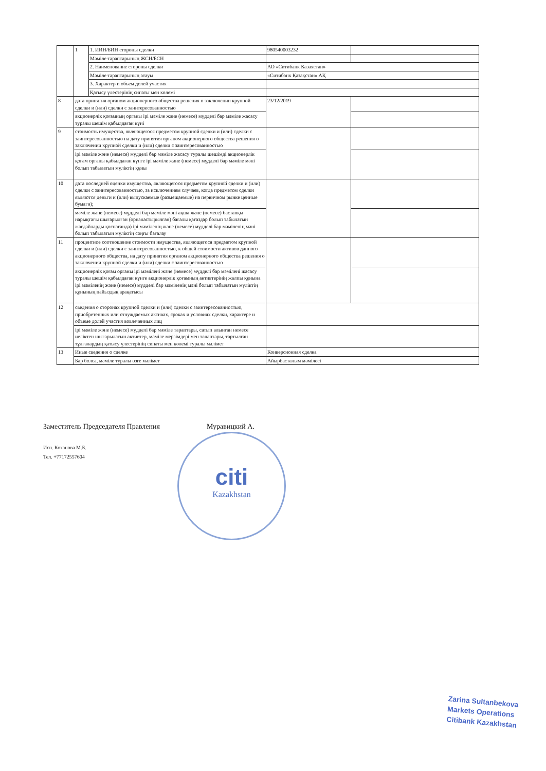| | 1 | 1. ИИН/БИН стороны сделки | 980540003232 | |
| | | Мәміле тараптарының ЖСН/БСН | | |
| | | 2. Наименование стороны сделки | АО «Ситибанк Казахстан» | |
| | | Мәміле тараптарының атауы | «Ситибанк Қазақстан» АҚ | |
| | | 3. Характер и объем долей участия | | |
| | | Қатысу үлестерінің сипаты мен көлемі | | |
| 8 | дата принятия органом акционерного общества решения о заключении крупной сделки и (или) сделки с заинтересованностью | | 23/12/2019 | |
| | акционерлік қоғамның органы ірі мәміле және (немесе) мүдделі бар мәміле жасасу туралы шешім қабылдаған күні | | | |
| 9 | стоимость имущества, являющегося предметом крупной сделки и (или) сделки с заинтересованностью на дату принятия органом акционерного общества решения о заключении крупной сделки и (или) сделки с заинтересованностью | | | |
| | ірі мәміле және (немесе) мүдделі бар мәміле жасасу туралы шешімді акционерлік қоғам органы қабылдаған күнге ірі мәміле және (немесе) мүдделі бар мәміле мәні болып табылатын мүліктің құны | | | |
| 10 | дата последней оценки имущества, являющегося предметом крупной сделки и (или) сделки с заинтересованностью, за исключением случаев, когда предметом сделки являются деньги и (или) выпускаемые (размещаемые) на первичном рынке ценные бумаги); | | | |
| | мәміле және (немесе) мүдделі бар мәміле мәні ақша және (немесе) бастапқы нарықтағы шығарылған (орналастырылған) бағалы қағаздар болып табылатын жағдайларды қоспағанда) ірі мәміленің және (немесе) мүдделі бар мәміленің мәні болып табылатын мүліктің соңғы бағалау | | | |
| 11 | процентное соотношение стоимости имущества, являющегося предметом крупной сделки и (или) сделки с заинтересованностью, к общей стоимости активов данного акционерного общества, на дату принятия органом акционерного общества решения о заключении крупной сделки и (или) сделки с заинтересованностью | | | |
| | акционерлік қоғам органы ірі мәмілені және (немесе) мүдделі бар мәмілені жасасу туралы шешім қабылдаған күнге акционерлік қоғамның активтерінің жалпы құнына ірі мәміленің және (немесе) мүдделі бар мәміленің мәні болып табылатын мүліктің құнының пайыздық арақатысы | | | |
| 12 | сведения о сторонах крупной сделки и (или) сделки с заинтересованностью, приобретенных или отчуждаемых активах, сроках и условиях сделки, характере и объеме долей участия вовлеченных лиц | | | |
| | ірі мәміле және (немесе) мүдделі бар мәміле тараптары, сатып алынған немесе иеліктен шығарылатын активтер, мәміле мерзімдері мен талаптары, тартылған тұлғалардың қатысу үлестерінің сипаты мен көлемі туралы мәлімет | | | |
| 13 | Иные сведения о сделке | | Конверсионная сделка | |
| | Бар болса, мәміле туралы өзге мәлімет | | Айырбасталым мәмілесі | |
Заместитель Председателя Правления Муравицкий А.
Исп. Коханова М.Б.
Тел. +77172557604
citi
Kazakhstan
Zarina Sultanbekova
Markets Operations
Citibank Kazakhstan